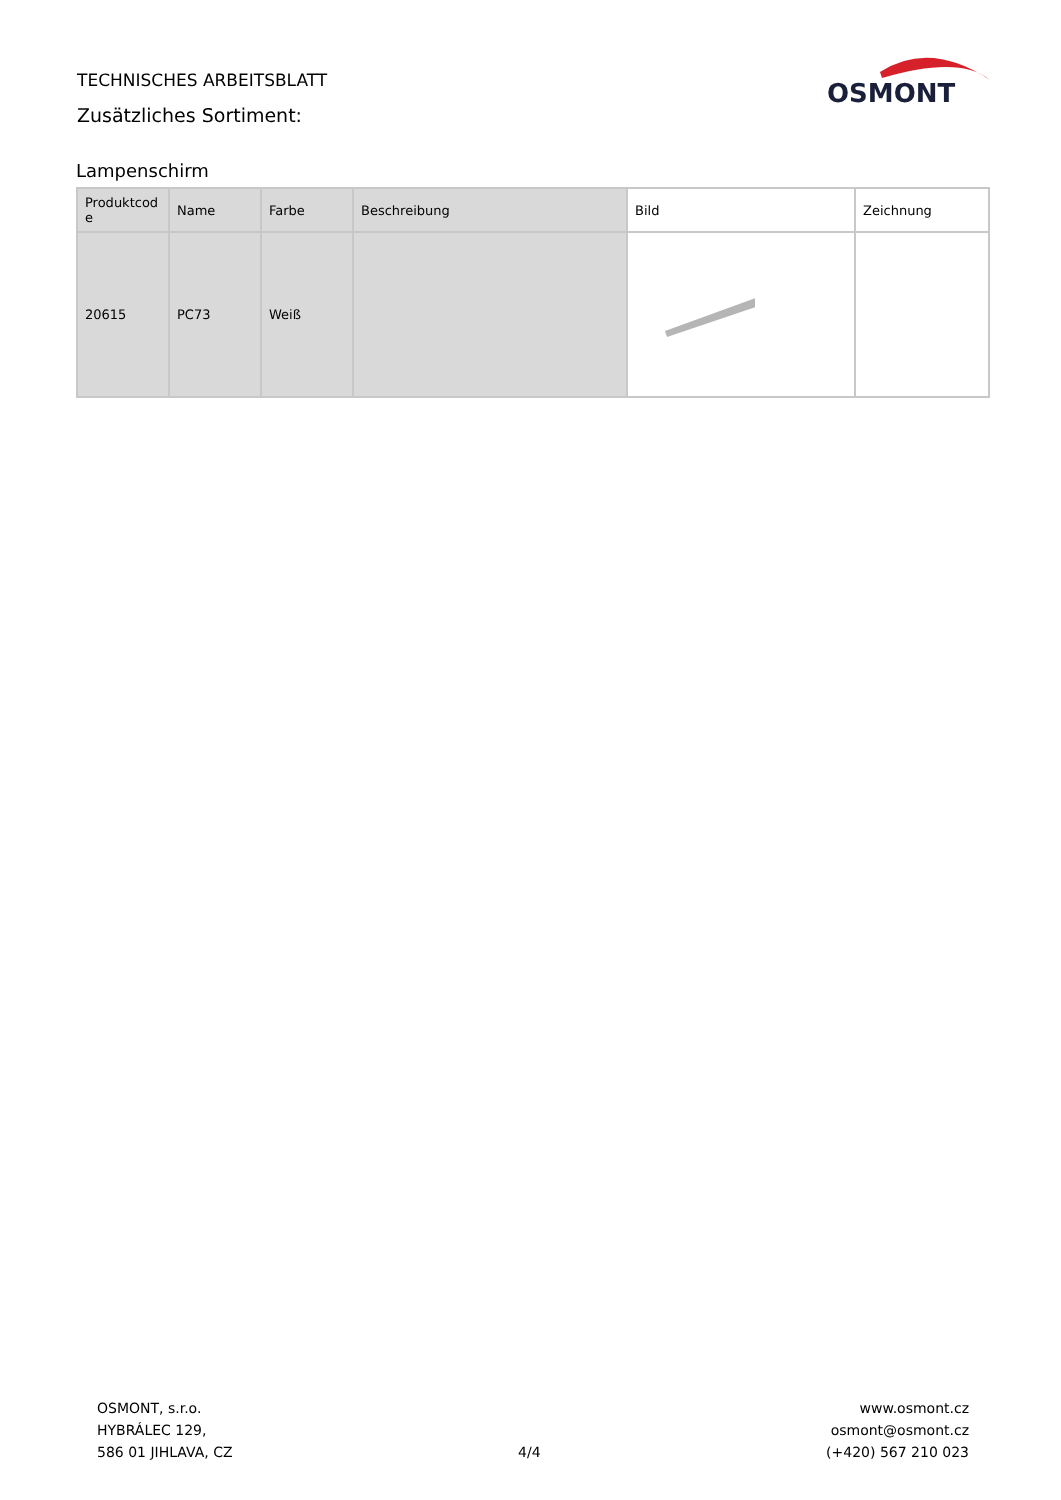TECHNISCHES ARBEITSBLATT
Zusätzliches Sortiment:
OSMONT
Lampenschirm
| Produktcod e | Name | Farbe | Beschreibung | Bild | Zeichnung |
| --- | --- | --- | --- | --- | --- |
| 20615 | PC73 | Weiß | | | |
OSMONT, s.r.o.
HYBRÁLEC 129,
586 01 JIHLAVA, CZ
4/4
www.osmont.cz
osmont@osmont.cz
(+420) 567 210 023